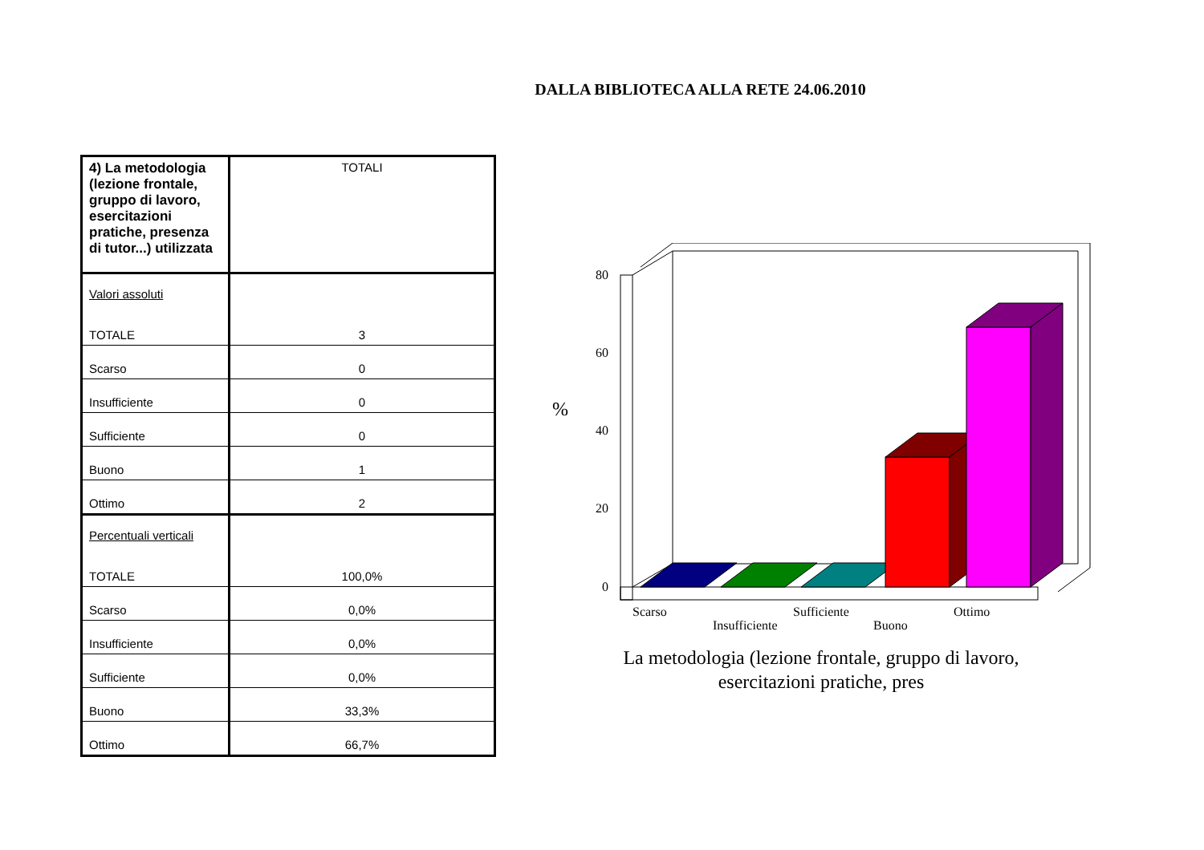DALLA BIBLIOTECA ALLA RETE 24.06.2010
| 4) La metodologia (lezione frontale, gruppo di lavoro, esercitazioni pratiche, presenza di tutor...) utilizzata | TOTALI |
| Valori assoluti TOTALE | 3 |
| Scarso | 0 |
| Insufficiente | 0 |
| Sufficiente | 0 |
| Buono | 1 |
| Ottimo | 2 |
| Percentuali verticali TOTALE | 100,0% |
| Scarso | 0,0% |
| Insufficiente | 0,0% |
| Sufficiente | 0,0% |
| Buono | 33,3% |
| Ottimo | 66,7% |
80
60
40
20
0
%
Scarso
Insufficiente
Sufficiente
Buono
Ottimo
La metodologia (lezione frontale, gruppo di lavoro,
esercitazioni pratiche, pres